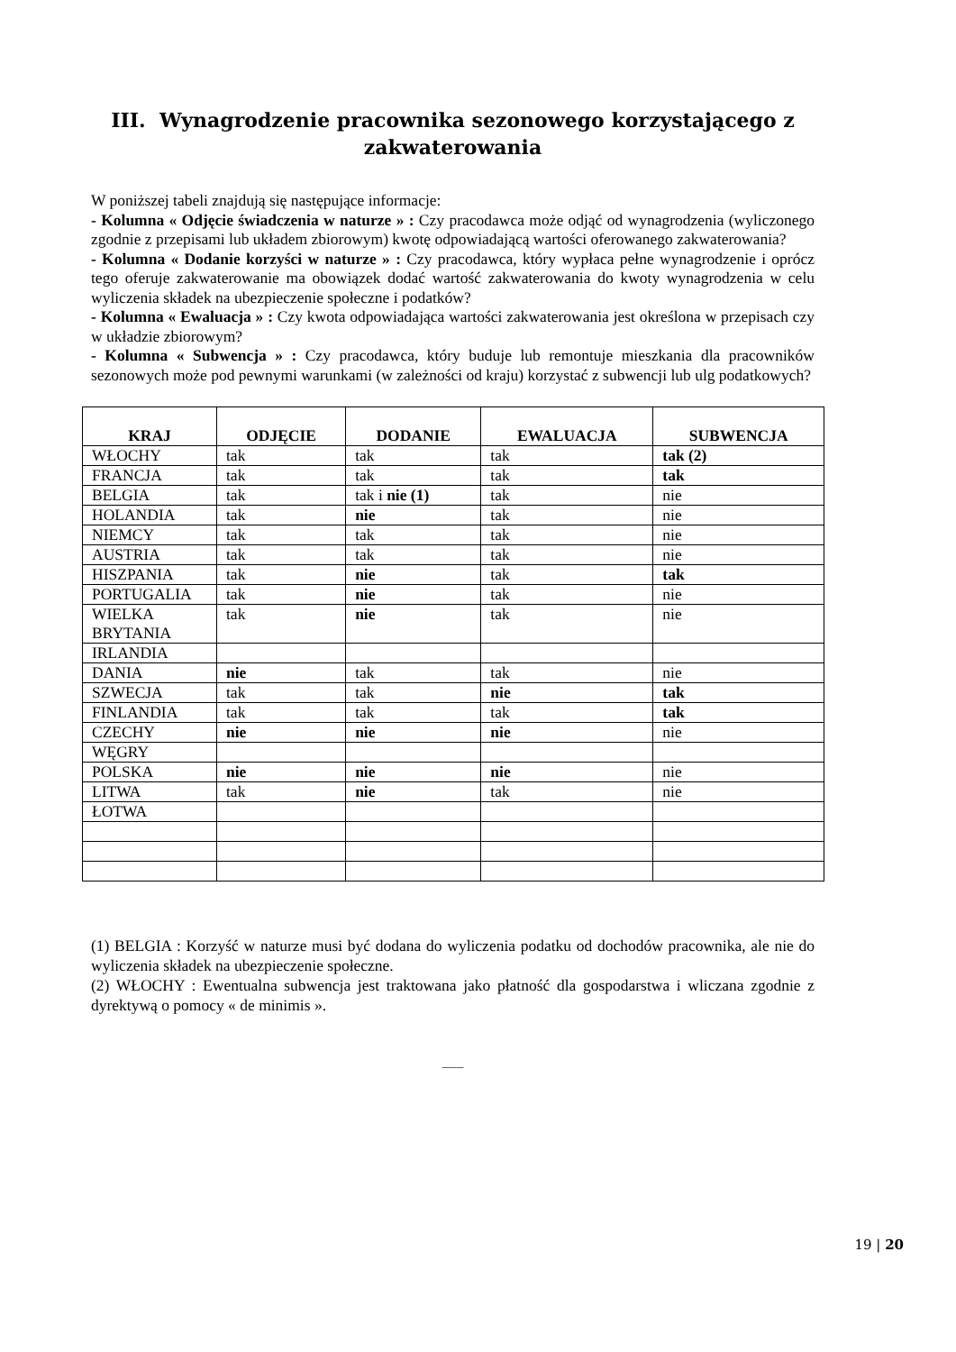III. Wynagrodzenie pracownika sezonowego korzystającego z zakwaterowania
W poniższej tabeli znajdują się następujące informacje:
- Kolumna « Odjęcie świadczenia w naturze » : Czy pracodawca może odjąć od wynagrodzenia (wyliczonego zgodnie z przepisami lub układem zbiorowym) kwotę odpowiadającą wartości oferowanego zakwaterowania?
- Kolumna « Dodanie korzyści w naturze » : Czy pracodawca, który wypłaca pełne wynagrodzenie i oprócz tego oferuje zakwaterowanie ma obowiązek dodać wartość zakwaterowania do kwoty wynagrodzenia w celu wyliczenia składek na ubezpieczenie społeczne i podatków?
- Kolumna « Ewaluacja » : Czy kwota odpowiadająca wartości zakwaterowania jest określona w przepisach czy w układzie zbiorowym?
- Kolumna « Subwencja » : Czy pracodawca, który buduje lub remontuje mieszkania dla pracowników sezonowych może pod pewnymi warunkami (w zależności od kraju) korzystać z subwencji lub ulg podatkowych?
| KRAJ | ODJĘCIE | DODANIE | EWALUACJA | SUBWENCJA |
| --- | --- | --- | --- | --- |
| WŁOCHY | tak | tak | tak | tak (2) |
| FRANCJA | tak | tak | tak | tak |
| BELGIA | tak | tak i nie (1) | tak | nie |
| HOLANDIA | tak | nie | tak | nie |
| NIEMCY | tak | tak | tak | nie |
| AUSTRIA | tak | tak | tak | nie |
| HISZPANIA | tak | nie | tak | tak |
| PORTUGALIA | tak | nie | tak | nie |
| WIELKA BRYTANIA | tak | nie | tak | nie |
| IRLANDIA | | | | |
| DANIA | nie | tak | tak | nie |
| SZWECJA | tak | tak | nie | tak |
| FINLANDIA | tak | tak | tak | tak |
| CZECHY | nie | nie | nie | nie |
| WĘGRY | | | | |
| POLSKA | nie | nie | nie | nie |
| LITWA | tak | nie | tak | nie |
| ŁOTWA | | | | |
(1) BELGIA : Korzyść w naturze musi być dodana do wyliczenia podatku od dochodów pracownika, ale nie do wyliczenia składek na ubezpieczenie społeczne.
(2) WŁOCHY : Ewentualna subwencja jest traktowana jako płatność dla gospodarstwa i wliczana zgodnie z dyrektywą o pomocy « de minimis ».
___
19 | 20